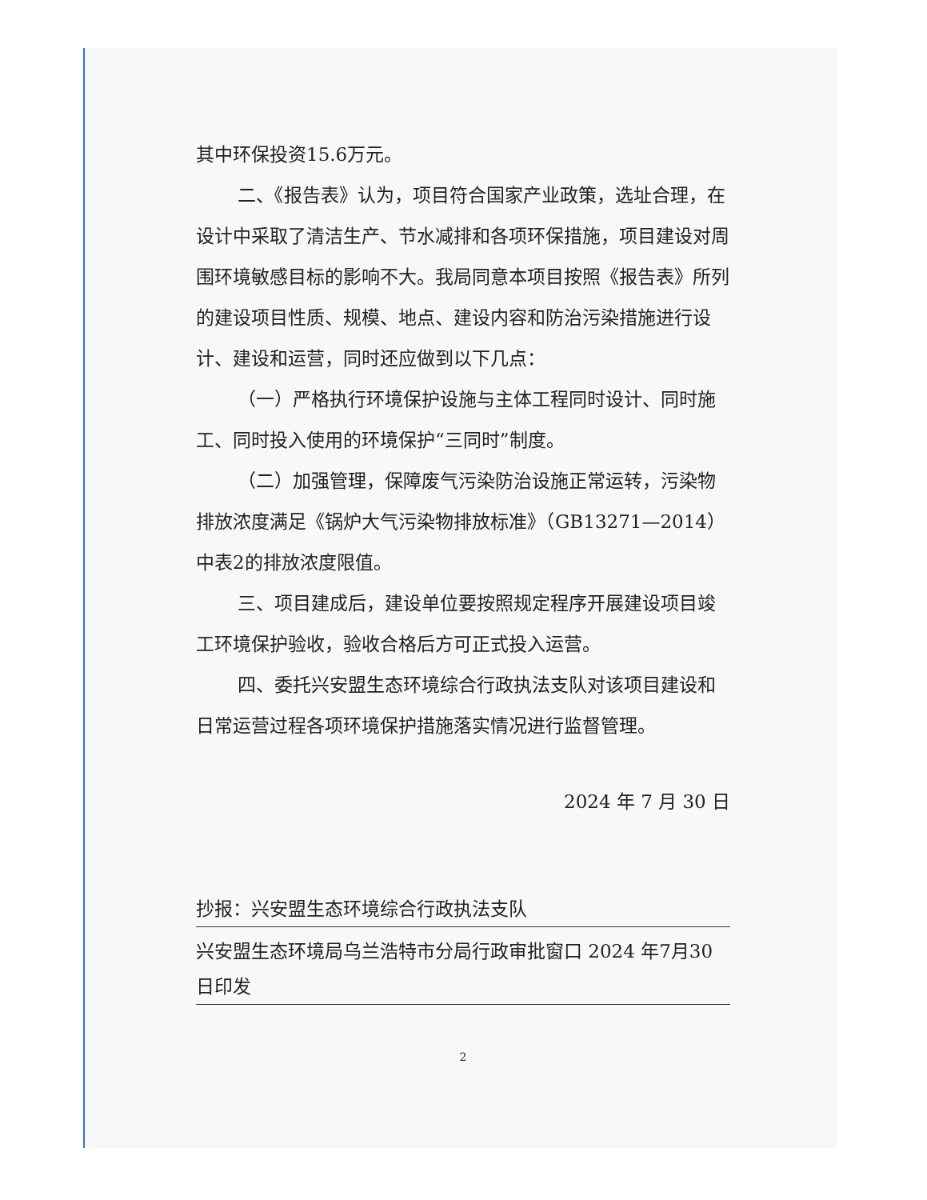其中环保投资15.6万元。
二、《报告表》认为，项目符合国家产业政策，选址合理，在设计中采取了清洁生产、节水减排和各项环保措施，项目建设对周围环境敏感目标的影响不大。我局同意本项目按照《报告表》所列的建设项目性质、规模、地点、建设内容和防治污染措施进行设计、建设和运营，同时还应做到以下几点：
（一）严格执行环境保护设施与主体工程同时设计、同时施工、同时投入使用的环境保护“三同时”制度。
（二）加强管理，保障废气污染防治设施正常运转，污染物排放浓度满足《锅炉大气污染物排放标准》（GB13271—2014）中表2的排放浓度限值。
三、项目建成后，建设单位要按照规定程序开展建设项目竣工环境保护验收，验收合格后方可正式投入运营。
四、委托兴安盟生态环境综合行政执法支队对该项目建设和日常运营过程各项环境保护措施落实情况进行监督管理。
2024 年 7 月 30 日
抄报：兴安盟生态环境综合行政执法支队
兴安盟生态环境局乌兰浩特市分局行政审批窗口 2024 年7月30 日印发
2